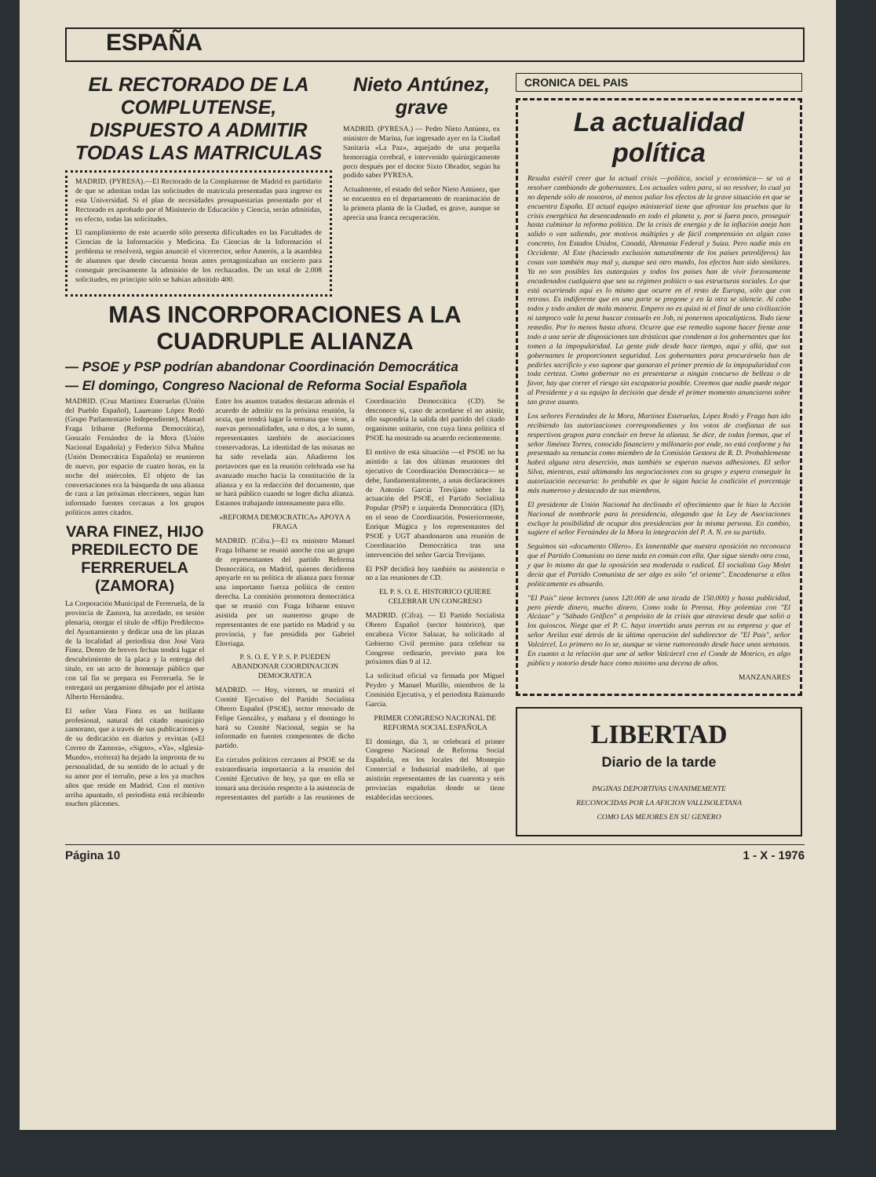ESPAÑA
EL RECTORADO DE LA COMPLUTENSE, DISPUESTO A ADMITIR TODAS LAS MATRICULAS
MADRID. (PYRESA).—El Rectorado de la Complutense de Madrid es partidario de que se admitan todas las solicitudes de matrícula presentadas para ingreso en esta Universidad. Si el plan de necesidades presupuestarias presentado por el Rectorado es aprobado por el Ministerio de Educación y Ciencia, serán admitidas, en efecto, todas las solicitudes.
El cumplimiento de este acuerdo sólo presenta dificultades en las Facultades de Ciencias de la Información y Medicina. En Ciencias de la Información el problema se resolverá, según anunció el vicerrector, señor Amorós, a la asamblea de alumnos que desde cincuenta horas antes protagonizaban un encierro para conseguir precisamente la admisión de los rechazados. De un total de 2.008 solicitudes, en principio sólo se habían admitido 400.
Nieto Antúnez, grave
MADRID. (PYRESA.) — Pedro Nieto Antúnez, ex ministro de Marina, fue ingresado ayer en la Ciudad Sanitaria «La Paz», aquejado de una pequeña hemorragia cerebral, e intervenido quirúrgicamente poco después por el doctor Sixto Obrador, según ha podido saber PYRESA.
Actualmente, el estado del señor Nieto Antúnez, que se encuentra en el departamento de reanimación de la primera planta de la Ciudad, es grave, aunque se aprecia una franca recuperación.
MAS INCORPORACIONES A LA CUADRUPLE ALIANZA
— PSOE y PSP podrían abandonar Coordinación Democrática
— El domingo, Congreso Nacional de Reforma Social Española
MADRID. (Cruz Martínez Esteruelas (Unión del Pueblo Español), Laureano López Rodó (Grupo Parlamentario Independiente), Manuel Fraga Iribarne (Reforma Democrática), Gonzalo Fernández de la Mora (Unión Nacional Española) y Federico Silva Muñoz (Unión Democrática Española) se reunieron de nuevo, por espacio de cuatro horas, en la noche del miércoles. El objeto de las conversaciones era la búsqueda de una alianza de cara a las próximas elecciones, según han informado fuentes cercanas a los grupos políticos antes citados.
VARA FINEZ, HIJO PREDILECTO DE FERRERUELA (ZAMORA)
La Corporación Municipal de Ferreruela, de la provincia de Zamora, ha acordado, en sesión plenaria, otorgar el título de «Hijo Predilecto» del Ayuntamiento y dedicar una de las plazas de la localidad al periodista don José Vara Finez. Dentro de breves fechas tendrá lugar el descubrimiento de la placa y la entrega del título, en un acto de homenaje público que con tal fin se prepara en Ferreruela. Se le entregará un pergamino dibujado por el artista Alberto Hernández.
El señor Vara Finez es un brillante profesional, natural del citado municipio zamorano, que a través de sus publicaciones y de su dedicación en diarios y revistas («El Correo de Zamora», «Signo», «Ya», «Iglesia-Mundo», etcétera) ha dejado la impronta de su personalidad, de su sentido de lo actual y de su amor por el terruño, pese a los ya muchos años que reside en Madrid. Con el motivo arriba apuntado, el periodista está recibiendo muchos plácemes.
Entre los asuntos tratados destacan además el acuerdo de admitir en la próxima reunión, la sexta, que tendrá lugar la semana que viene, a nuevas personalidades, una o dos, a lo sumo, representantes también de asociaciones conservadoras. La identidad de las mismas no ha sido revelada aún. Añadieron los portavoces que en la reunión celebrada «se ha avanzado mucho hacia la constitución de la alianza y en la redacción del documento, que se hará público cuando se logre dicha alianza. Estamos trabajando intensamente para ello.
«REFORMA DEMOCRATICA» APOYA A FRAGA
MADRID. (Cifra.)—El ex ministro Manuel Fraga Iribarne se reunió anoche con un grupo de representantes del partido Reforma Democrática, en Madrid, quienes decidieron apoyarle en su política de alianza para formar una importante fuerza política de centro derecha. La comisión promotora democrática que se reunió con Fraga Iribarne estuvo asistida por un numeroso grupo de representantes de ese partido en Madrid y su provincia, y fue presidida por Gabriel Elorriaga.
P. S. O. E. Y P. S. P. PUEDEN ABANDONAR COORDINACION DEMOCRATICA
MADRID. — Hoy, viernes, se reunirá el Comité Ejecutivo del Partido Socialista Obrero Español (PSOE), sector renovado de Felipe González, y mañana y el domingo lo hará su Comité Nacional, según se ha informado en fuentes competentes de dicho partido.
En círculos políticos cercanos al PSOE se da extraordinaria importancia a la reunión del Comité Ejecutivo de hoy, ya que en ella se tomará una decisión respecto a la asistencia de representantes del partido a las reuniones de Coordinación Democrática (CD). Se desconoce si, caso de acordarse el no asistir, ello supondría la salida del partido del citado organismo unitario, con cuya línea política el PSOE ha mostrado su acuerdo recientemente.
El motivo de esta situación —el PSOE no ha asistido a las dos últimas reuniones del ejecutivo de Coordinación Democrática— se debe, fundamentalmente, a unas declaraciones de Antonio García Trevijano sobre la actuación del PSOE, el Partido Socialista Popular (PSP) e izquierda Democrática (ID), en el seno de Coordinación. Posteriormente, Enrique Múgica y los representantes del PSOE y UGT abandonaron una reunión de Coordinación Democrática tras una intervención del señor García Trevijano.
El PSP decidirá hoy también su asistencia o no a las reuniones de CD.
EL P. S. O. E. HISTORICO QUIERE CELEBRAR UN CONGRESO
MADRID. (Cifra). — El Partido Socialista Obrero Español (sector histórico), que encabeza Víctor Salazar, ha solicitado al Gobierno Civil permiso para celebrar su Congreso ordinario, previsto para los próximos días 9 al 12.
La solicitud oficial va firmada por Miguel Peydro y Manuel Murillo, miembros de la Comisión Ejecutiva, y el periodista Raimundo García.
PRIMER CONGRESO NACIONAL DE REFORMA SOCIAL ESPAÑOLA
El domingo, día 3, se celebrará el primer Congreso Nacional de Reforma Social Española, en los locales del Montepío Comercial e Industrial madrileño, al que asistirán representantes de las cuarenta y seis provincias españolas donde se tiene establecidas secciones.
CRONICA DEL PAIS
La actualidad política
Resulta estéril creer que la actual crisis —política, social y económica— se va a resolver cambiando de gobernantes. Los actuales valen para, si no resolver, lo cual ya no depende sólo de nosotros, al menos paliar los efectos de la grave situación en que se encuentra España. El actual equipo ministerial tiene que afrontar las pruebas que la crisis energética ha desencadenado en todo el planeta y, por si fuera poco, proseguir hasta culminar la reforma política. De la crisis de energía y de la inflación aneja han salido o van saliendo, por motivos múltiples y de fácil comprensión en algún caso concreto, los Estados Unidos, Canadá, Alemania Federal y Suiza. Pero nadie más en Occidente. Al Este (haciendo exclusión naturalmente de los países petrolíferos) las cosas van también muy mal y, aunque sea otro mundo, los efectos han sido similares. Ya no son posibles las autarquías y todos los países han de vivir forzosamente encadenados cualquiera que sea su régimen político o sus estructuras sociales. Lo que está ocurriendo aquí es lo mismo que ocurre en el resto de Europa, sólo que con retraso. Es indiferente que en una parte se pregone y en la otra se silencie. Al cabo todos y todo andan de mala manera. Empero no es quizá ni el final de una civilización ni tampoco vale la pena buscar consuelo en Job, ni ponernos apocalípticos. Todo tiene remedio. Por lo menos hasta ahora. Ocurre que ese remedio supone hacer frente ante todo a una serie de disposiciones tan drásticas que condenan a los gobernantes que las tomen a la impopularidad. La gente pide desde hace tiempo, aquí y allá, que sus gobernantes le proporcionen seguridad. Los gobernantes para procurársela han de pedirles sacrificio y eso supone que ganaran el primer premio de la impopularidad con toda certeza. Como gobernar no es presentarse a ningún concurso de belleza o de favor, hay que correr el riesgo sin escapatoria posible. Creemos que nadie puede negar al Presidente y a su equipo la decisión que desde el primer momento anunciaron sobre tan grave asunto.
Los señores Fernández de la Mora, Martínez Esteruelas, López Rodó y Fraga han ido recibiendo las autorizaciones correspondientes y los votos de confianza de sus respectivos grupos para concluir en breve la alianza. Se dice, de todas formas, que el señor Jiménez Torres, conocido financiero y millonario por ende, no está conforme y ha presentado su renuncia como miembro de la Comisión Gestora de R. D. Probablemente habrá alguna otra deserción, mas también se esperan nuevas adhesiones. El señor Silva, mientras, está ultimando las negociaciones con su grupo y espera conseguir la autorización necesaria: lo probable es que le sigan hacia la coalición el porcentaje más numeroso y destacado de sus miembros.
El presidente de Unión Nacional ha declinado el ofrecimiento que le hizo la Acción Nacional de nombrarle para la presidencia, alegando que la Ley de Asociaciones excluye la posibilidad de ocupar dos presidencias por la misma persona. En cambio, sugiere el señor Fernández de la Mora la integración del P. A. N. en su partido.
Seguimos sin «documento Ollero». Es lamentable que nuestra oposición no reconozca que el Partido Comunista no tiene nada en común con ella. Que sigue siendo otra cosa, y que lo mismo da que la oposición sea moderada o radical. El socialista Guy Molet decía que el Partido Comunista de ser algo es sólo "el oriente". Encadenarse a ellos políticamente es absurdo.
"El País" tiene lectores (unos 120.000 de una tirada de 150.000) y hasta publicidad, pero pierde dinero, mucho dinero. Como toda la Prensa. Hoy polemiza con "El Alcázar" y "Sábado Gráfico" a propósito de la crisis que atraviesa desde que salió a los quioscos. Niega que el P. C. haya invertido unas perras en su empresa y que el señor Areilza esté detrás de la última operación del subdirector de "El País", señor Valcárcel. Lo primero no lo se, aunque se viene rumoreando desde hace unas semanas. En cuanto a la relación que une al señor Valcárcel con el Conde de Motrico, es algo público y notorio desde hace como mínimo una decena de años.
MANZANARES
LIBERTAD
Diario de la tarde
PAGINAS DEPORTIVAS UNANIMEMENTE
RECONOCIDAS POR LA AFICION VALLISOLETANA
COMO LAS MEJORES EN SU GENERO
Página 10 1 - X - 1976